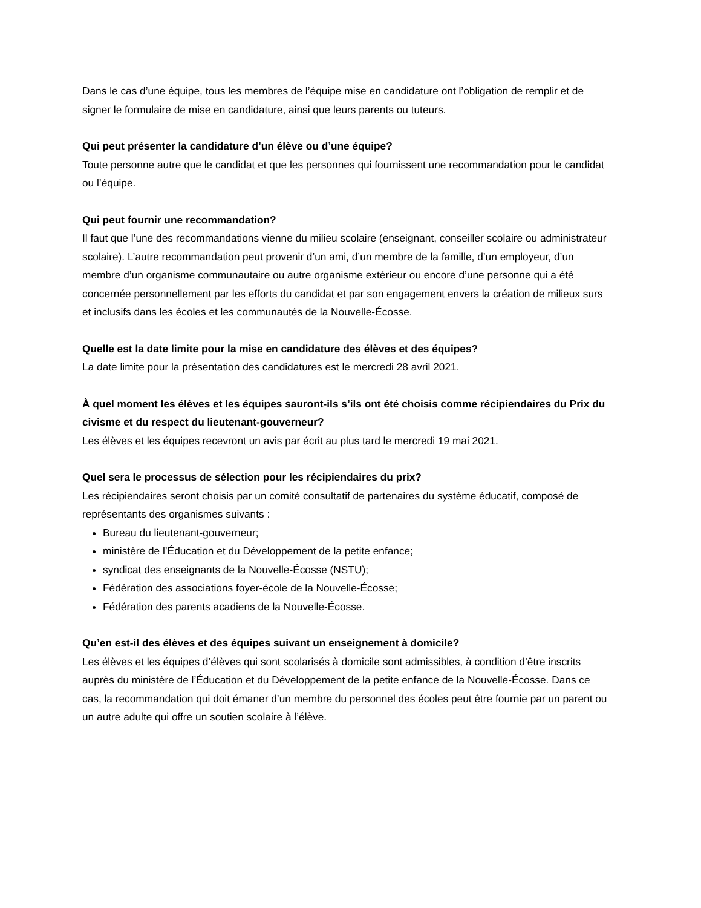Dans le cas d’une équipe, tous les membres de l’équipe mise en candidature ont l’obligation de remplir et de signer le formulaire de mise en candidature, ainsi que leurs parents ou tuteurs.
Qui peut présenter la candidature d’un élève ou d’une équipe?
Toute personne autre que le candidat et que les personnes qui fournissent une recommandation pour le candidat ou l’équipe.
Qui peut fournir une recommandation?
Il faut que l’une des recommandations vienne du milieu scolaire (enseignant, conseiller scolaire ou administrateur scolaire). L’autre recommandation peut provenir d’un ami, d’un membre de la famille, d’un employeur, d’un membre d’un organisme communautaire ou autre organisme extérieur ou encore d’une personne qui a été concernée personnellement par les efforts du candidat et par son engagement envers la création de milieux surs et inclusifs dans les écoles et les communautés de la Nouvelle-Écosse.
Quelle est la date limite pour la mise en candidature des élèves et des équipes?
La date limite pour la présentation des candidatures est le mercredi 28 avril 2021.
À quel moment les élèves et les équipes sauront-ils s’ils ont été choisis comme récipiendaires du Prix du civisme et du respect du lieutenant-gouverneur?
Les élèves et les équipes recevront un avis par écrit au plus tard le mercredi 19 mai 2021.
Quel sera le processus de sélection pour les récipiendaires du prix?
Les récipiendaires seront choisis par un comité consultatif de partenaires du système éducatif, composé de représentants des organismes suivants :
Bureau du lieutenant-gouverneur;
ministère de l’Éducation et du Développement de la petite enfance;
syndicat des enseignants de la Nouvelle-Écosse (NSTU);
Fédération des associations foyer-école de la Nouvelle-Écosse;
Fédération des parents acadiens de la Nouvelle-Écosse.
Qu’en est-il des élèves et des équipes suivant un enseignement à domicile?
Les élèves et les équipes d’élèves qui sont scolarisés à domicile sont admissibles, à condition d’être inscrits auprès du ministère de l’Éducation et du Développement de la petite enfance de la Nouvelle-Écosse. Dans ce cas, la recommandation qui doit émaner d’un membre du personnel des écoles peut être fournie par un parent ou un autre adulte qui offre un soutien scolaire à l’élève.